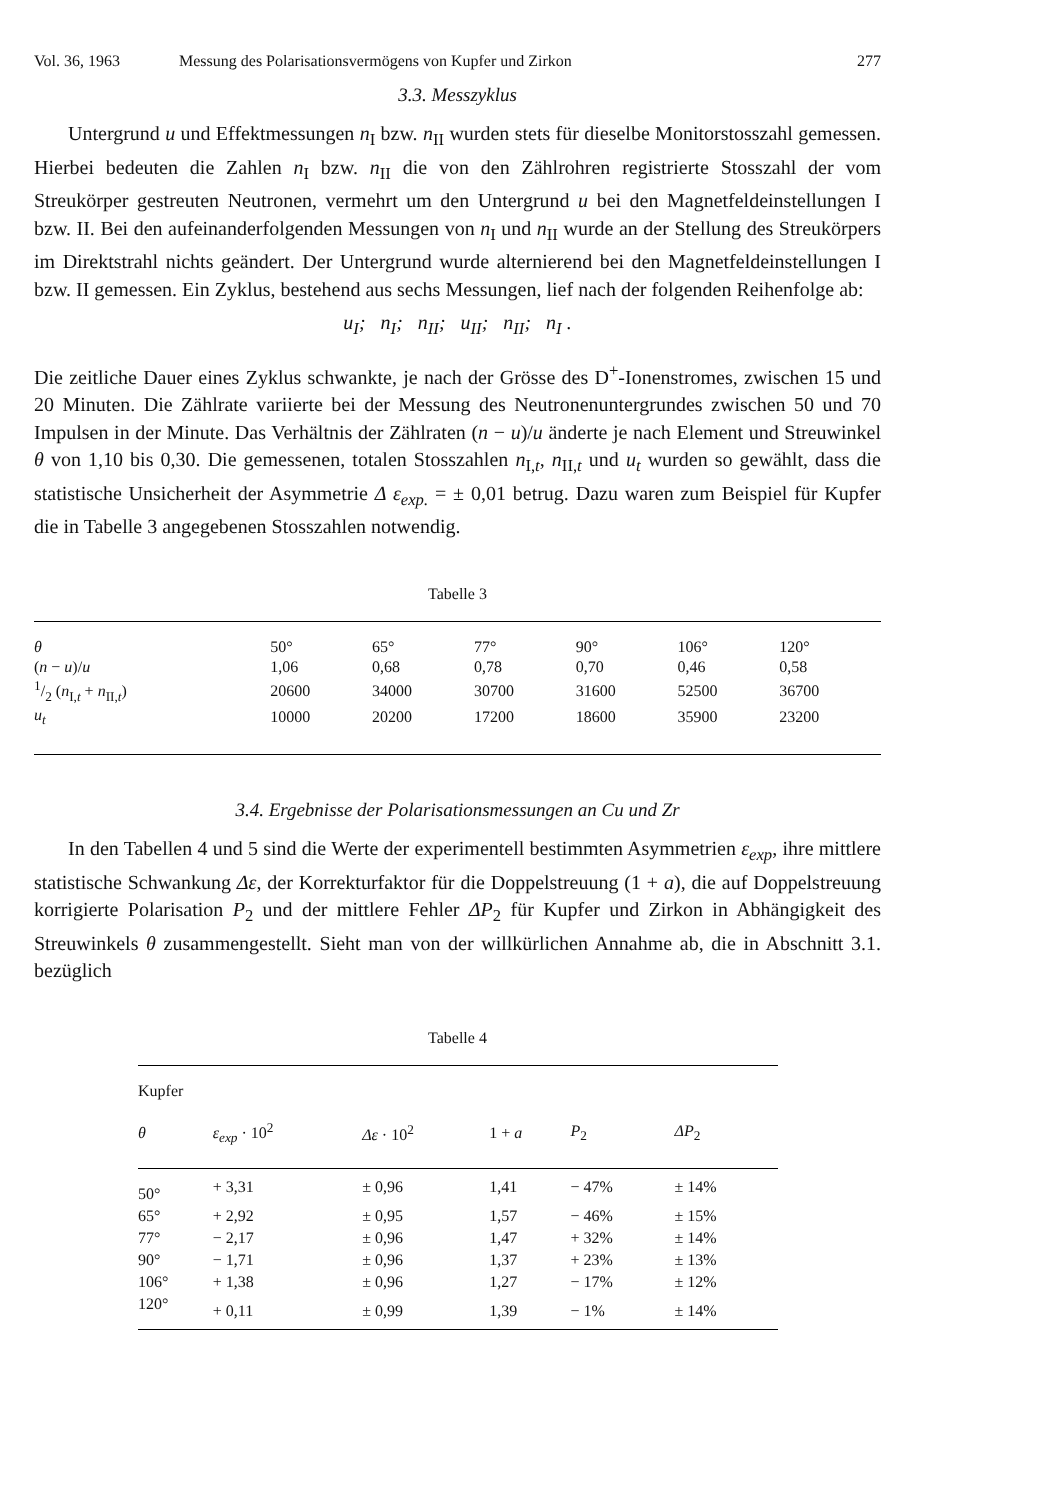Vol. 36, 1963 Messung des Polarisationsvermögens von Kupfer und Zirkon 277
3.3. Messzyklus
Untergrund u und Effektmessungen n<sub>I</sub> bzw. n<sub>II</sub> wurden stets für dieselbe Monitorstosszahl gemessen. Hierbei bedeuten die Zahlen n<sub>I</sub> bzw. n<sub>II</sub> die von den Zählrohren registrierte Stosszahl der vom Streukörper gestreuten Neutronen, vermehrt um den Untergrund u bei den Magnetfeldeinstellungen I bzw. II. Bei den aufeinanderfolgenden Messungen von n<sub>I</sub> und n<sub>II</sub> wurde an der Stellung des Streukörpers im Direktstrahl nichts geändert. Der Untergrund wurde alternierend bei den Magnetfeldeinstellungen I bzw. II gemessen. Ein Zyklus, bestehend aus sechs Messungen, lief nach der folgenden Reihenfolge ab:
u<sub>I</sub>; n<sub>I</sub>; n<sub>II</sub>; u<sub>II</sub>; n<sub>II</sub>; n<sub>I</sub> .
Die zeitliche Dauer eines Zyklus schwankte, je nach der Grösse des D<sup>+</sup>-Ionenstromes, zwischen 15 und 20 Minuten. Die Zählrate variierte bei der Messung des Neutronenuntergrundes zwischen 50 und 70 Impulsen in der Minute. Das Verhältnis der Zählraten (n − u)/u änderte je nach Element und Streuwinkel θ von 1,10 bis 0,30. Die gemessenen, totalen Stosszahlen n<sub>I,t</sub>, n<sub>II,t</sub> und u<sub>t</sub> wurden so gewählt, dass die statistische Unsicherheit der Asymmetrie Δ ε<sub>exp.</sub> = ± 0,01 betrug. Dazu waren zum Beispiel für Kupfer die in Tabelle 3 angegebenen Stosszahlen notwendig.
Tabelle 3
| θ | 50° | 65° | 77° | 90° | 106° | 120° |
| ( n − u )/ u | 1,06 | 0,68 | 0,78 | 0,70 | 0,46 | 0,58 |
| 1/2 ( n<sub>I,t</sub> + n<sub>II,t</sub>) | 20600 | 34000 | 30700 | 31600 | 52500 | 36700 |
| u<sub>t</sub> | 10000 | 20200 | 17200 | 18600 | 35900 | 23200 |
3.4. Ergebnisse der Polarisationsmessungen an Cu und Zr
In den Tabellen 4 und 5 sind die Werte der experimentell bestimmten Asymmetrien ε<sub>exp</sub>, ihre mittlere statistische Schwankung Δε, der Korrekturfaktor für die Doppelstreuung (1 + a), die auf Doppelstreuung korrigierte Polarisation P<sub>2</sub> und der mittlere Fehler ΔP<sub>2</sub> für Kupfer und Zirkon in Abhängigkeit des Streuwinkels θ zusammengestellt. Sieht man von der willkürlichen Annahme ab, die in Abschnitt 3.1. bezüglich
Tabelle 4
| Kupfer | | | | | |
| --- | --- | --- | --- | --- | --- |
| θ | ε<sub>exp</sub> · 10<sup>2</sup> | Δε · 10<sup>2</sup> | 1 + a | P<sub>2</sub> | ΔP<sub>2</sub> |
| 50° | + 3,31 | ± 0,96 | 1,41 | − 47% | ± 14% |
| 65° | + 2,92 | ± 0,95 | 1,57 | − 46% | ± 15% |
| 77° | − 2,17 | ± 0,96 | 1,47 | + 32% | ± 14% |
| 90° | − 1,71 | ± 0,96 | 1,37 | + 23% | ± 13% |
| 106° | + 1,38 | ± 0,96 | 1,27 | − 17% | ± 12% |
| 120° | + 0,11 | ± 0,99 | 1,39 | − 1% | ± 14% |